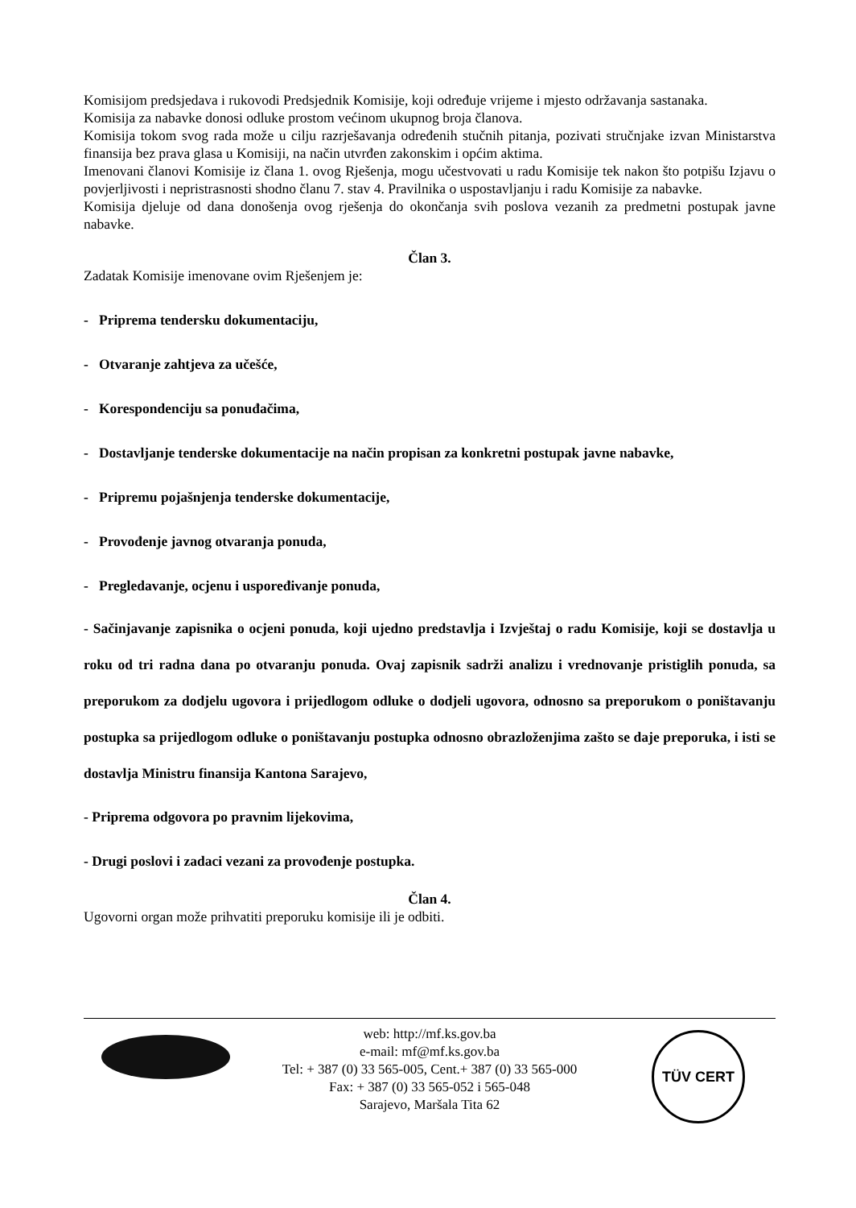Komisijom predsjedava i rukovodi Predsjednik Komisije, koji određuje vrijeme i mjesto održavanja sastanaka.
Komisija za nabavke donosi odluke prostom većinom ukupnog broja članova.
Komisija tokom svog rada može u cilju razrješavanja određenih stučnih pitanja, pozivati stručnjake izvan Ministarstva finansija bez prava glasa u Komisiji, na način utvrđen zakonskim i općim aktima.
Imenovani članovi Komisije iz člana 1. ovog Rješenja, mogu učestvovati u radu Komisije tek nakon što potpišu Izjavu o povjerljivosti i nepristrasnosti shodno članu 7. stav 4. Pravilnika o uspostavljanju i radu Komisije za nabavke.
Komisija djeluje od dana donošenja ovog rješenja do okončanja svih poslova vezanih za predmetni postupak javne nabavke.
Član 3.
Zadatak Komisije imenovane ovim Rješenjem je:
- Priprema tendersku dokumentaciju,
- Otvaranje zahtjeva za učešće,
- Korespondenciju sa ponuđačima,
- Dostavljanje tenderske dokumentacije na način propisan za konkretni postupak javne nabavke,
- Pripremu pojašnjenja tenderske dokumentacije,
- Provođenje javnog otvaranja ponuda,
- Pregledavanje, ocjenu i uspoređivanje ponuda,
- Sačinjavanje zapisnika o ocjeni ponuda, koji ujedno predstavlja i Izvještaj o radu Komisije, koji se dostavlja u roku od tri radna dana po otvaranju ponuda. Ovaj zapisnik sadrži analizu i vrednovanje pristiglih ponuda, sa preporukom za dodjelu ugovora i prijedlogom odluke o dodjeli ugovora, odnosno sa preporukom o poništavanju postupka sa prijedlogom odluke o poništavanju postupka odnosno obrazloženjima zašto se daje preporuka, i isti se dostavlja Ministru finansija Kantona Sarajevo,
- Priprema odgovora po pravnim lijekovima,
- Drugi poslovi i zadaci vezani za provođenje postupka.
Član 4.
Ugovorni organ može prihvatiti preporuku komisije ili je odbiti.
TÜV CERT
web: http://mf.ks.gov.ba
e-mail: mf@mf.ks.gov.ba
Tel: + 387 (0) 33 565-005, Cent.+ 387 (0) 33 565-000
Fax: + 387 (0) 33 565-052 i 565-048
Sarajevo, Maršala Tita 62